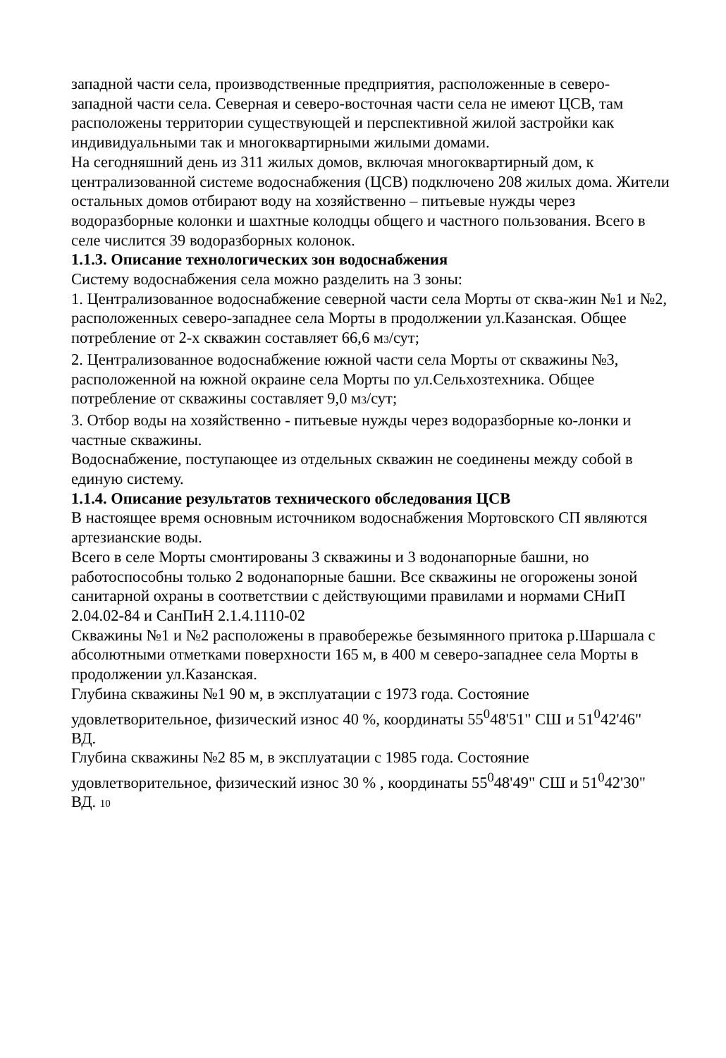западной части села, производственные предприятия, расположенные в северо-западной части села. Северная и северо-восточная части села не имеют ЦСВ, там расположены территории существующей и перспективной жилой застройки как индивидуальными так и многоквартирными жилыми домами.
На сегодняшний день из 311 жилых домов, включая многоквартирный дом, к централизованной системе водоснабжения (ЦСВ) подключено 208 жилых дома. Жители остальных домов отбирают воду на хозяйственно – питьевые нужды через водоразборные колонки и шахтные колодцы общего и частного пользования. Всего в селе числится 39 водоразборных колонок.
1.1.3. Описание технологических зон водоснабжения
Систему водоснабжения села можно разделить на 3 зоны:
1. Централизованное водоснабжение северной части села Морты от сква-жин №1 и №2, расположенных северо-западнее села Морты в продолжении ул.Казанская. Общее потребление от 2-х скважин составляет 66,6 м3/сут;
2. Централизованное водоснабжение южной части села Морты от скважины №3, расположенной на южной окраине села Морты по ул.Сельхозтехника. Общее потребление от скважины составляет 9,0 м3/сут;
3. Отбор воды на хозяйственно - питьевые нужды через водоразборные ко-лонки и частные скважины.
Водоснабжение, поступающее из отдельных скважин не соединены между собой в единую систему.
1.1.4. Описание результатов технического обследования ЦСВ
В настоящее время основным источником водоснабжения Мортовского СП являются артезианские воды.
Всего в селе Морты смонтированы 3 скважины и 3 водонапорные башни, но работоспособны только 2 водонапорные башни. Все скважины не огорожены зоной санитарной охраны в соответствии с действующими правилами и нормами СНиП 2.04.02-84 и СанПиН 2.1.4.1110-02
Скважины №1 и №2 расположены в правобережье безымянного притока р.Шаршала с абсолютными отметками поверхности 165 м, в 400 м северо-западнее села Морты в продолжении ул.Казанская.
Глубина скважины №1 90 м, в эксплуатации с 1973 года. Состояние удовлетворительное, физический износ 40 %, координаты 55<sup>0</sup>48'51" СШ и 51<sup>0</sup>42'46" ВД.
Глубина скважины №2 85 м, в эксплуатации с 1985 года. Состояние удовлетворительное, физический износ 30 % , координаты 55<sup>0</sup>48'49" СШ и 51<sup>0</sup>42'30" ВД. 10